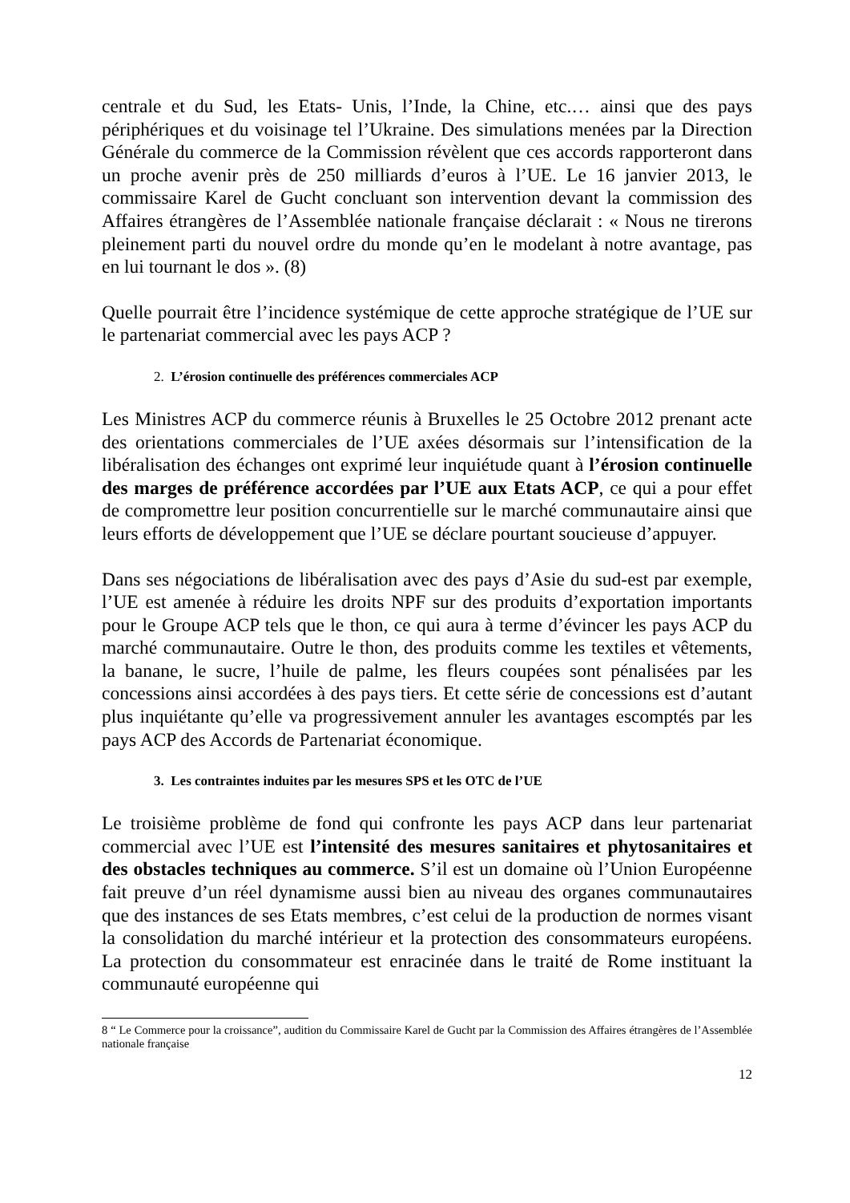centrale et du Sud, les Etats- Unis, l’Inde, la Chine, etc.… ainsi que des pays périphériques et du voisinage tel l’Ukraine. Des simulations menées par la Direction Générale du commerce de la Commission révèlent que ces accords rapporteront dans un proche avenir près de 250 milliards d’euros à l’UE. Le 16 janvier 2013, le commissaire Karel de Gucht concluant son intervention devant la commission des Affaires étrangères de l’Assemblée nationale française déclarait : « Nous ne tirerons pleinement parti du nouvel ordre du monde qu’en le modelant à notre avantage, pas en lui tournant le dos ». (8)
Quelle pourrait être l’incidence systémique de cette approche stratégique de l’UE sur le partenariat commercial avec les pays ACP ?
2. L’érosion continuelle des préférences commerciales ACP
Les Ministres ACP du commerce réunis à Bruxelles le 25 Octobre 2012 prenant acte des orientations commerciales de l’UE axées désormais sur l’intensification de la libéralisation des échanges ont exprimé leur inquiétude quant à l’érosion continuelle des marges de préférence accordées par l’UE aux Etats ACP, ce qui a pour effet de compromettre leur position concurrentielle sur le marché communautaire ainsi que leurs efforts de développement que l’UE se déclare pourtant soucieuse d’appuyer.
Dans ses négociations de libéralisation avec des pays d’Asie du sud-est par exemple, l’UE est amenée à réduire les droits NPF sur des produits d’exportation importants pour le Groupe ACP tels que le thon, ce qui aura à terme d’évincer les pays ACP du marché communautaire. Outre le thon, des produits comme les textiles et vêtements, la banane, le sucre, l’huile de palme, les fleurs coupées sont pénalisées par les concessions ainsi accordées à des pays tiers. Et cette série de concessions est d’autant plus inquiétante qu’elle va progressivement annuler les avantages escomptés par les pays ACP des Accords de Partenariat économique.
3. Les contraintes induites par les mesures SPS et les OTC de l’UE
Le troisième problème de fond qui confronte les pays ACP dans leur partenariat commercial avec l’UE est l’intensité des mesures sanitaires et phytosanitaires et des obstacles techniques au commerce. S’il est un domaine où l’Union Européenne fait preuve d’un réel dynamisme aussi bien au niveau des organes communautaires que des instances de ses Etats membres, c’est celui de la production de normes visant la consolidation du marché intérieur et la protection des consommateurs européens. La protection du consommateur est enracinée dans le traité de Rome instituant la communauté européenne qui
8 “ Le Commerce pour la croissance”, audition du Commissaire Karel de Gucht par la Commission des Affaires étrangères de l’Assemblée nationale française
12